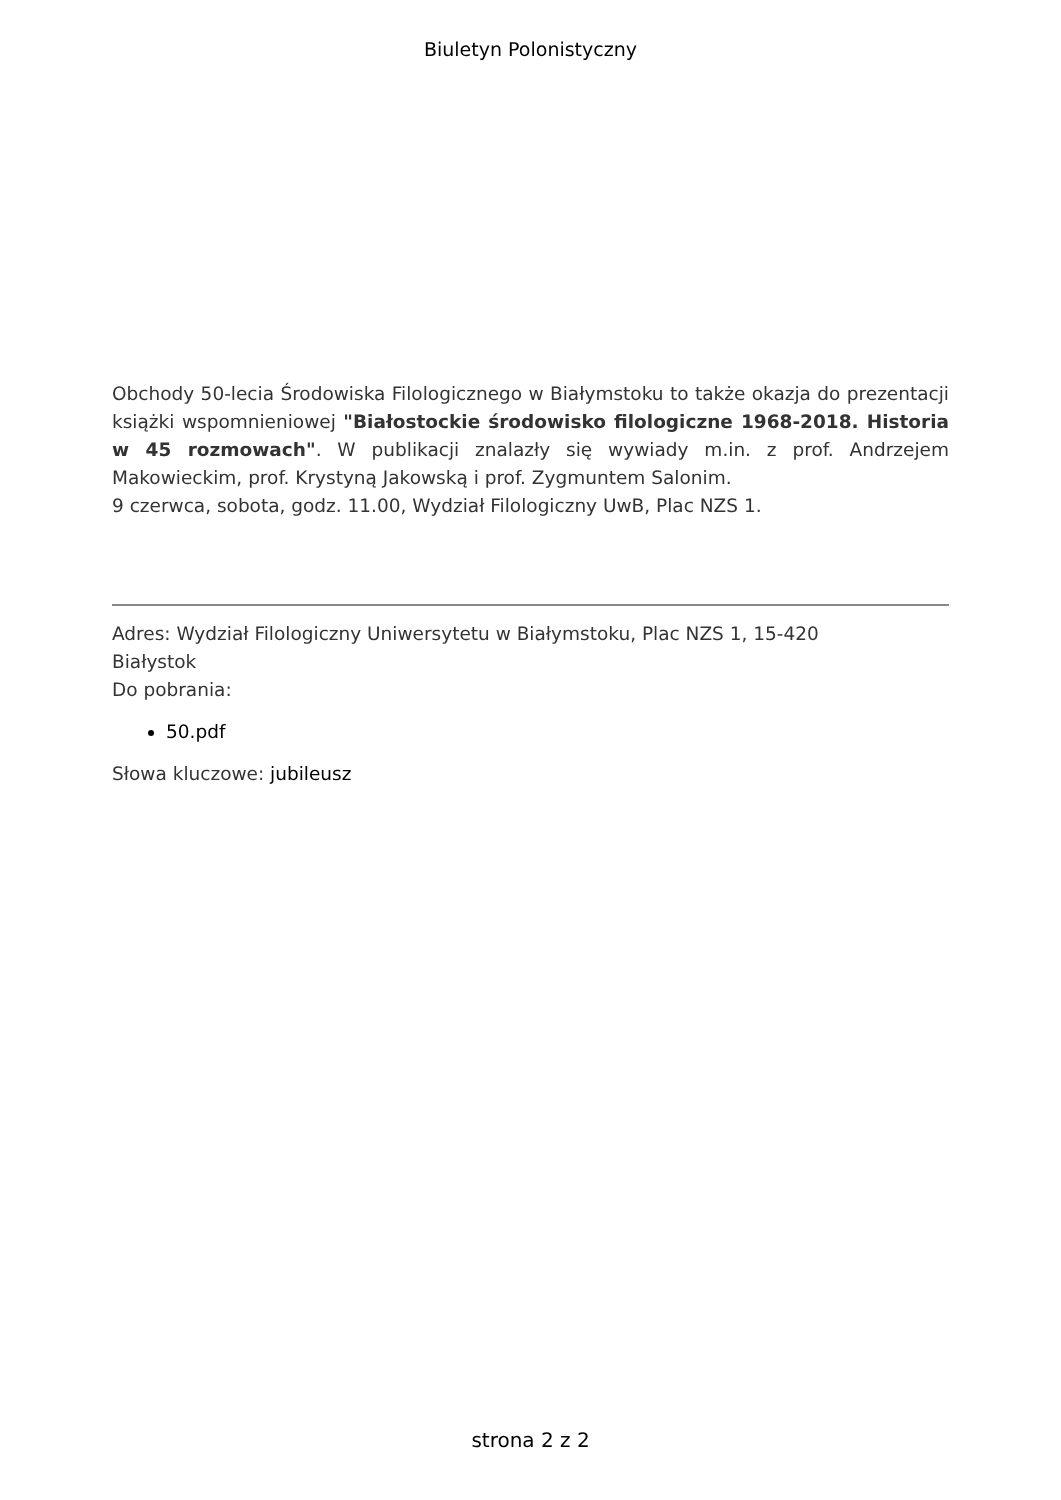Biuletyn Polonistyczny
Obchody 50-lecia Środowiska Filologicznego w Białymstoku to także okazja do prezentacji książki wspomnieniowej "Białostockie środowisko filologiczne 1968-2018. Historia w 45 rozmowach". W publikacji znalazły się wywiady m.in. z prof. Andrzejem Makowieckim, prof. Krystyną Jakowską i prof. Zygmuntem Salonim.
9 czerwca, sobota, godz. 11.00, Wydział Filologiczny UwB, Plac NZS 1.
Adres: Wydział Filologiczny Uniwersytetu w Białymstoku, Plac NZS 1, 15-420
Białystok
Do pobrania:
50.pdf
Słowa kluczowe: jubileusz
strona 2 z 2